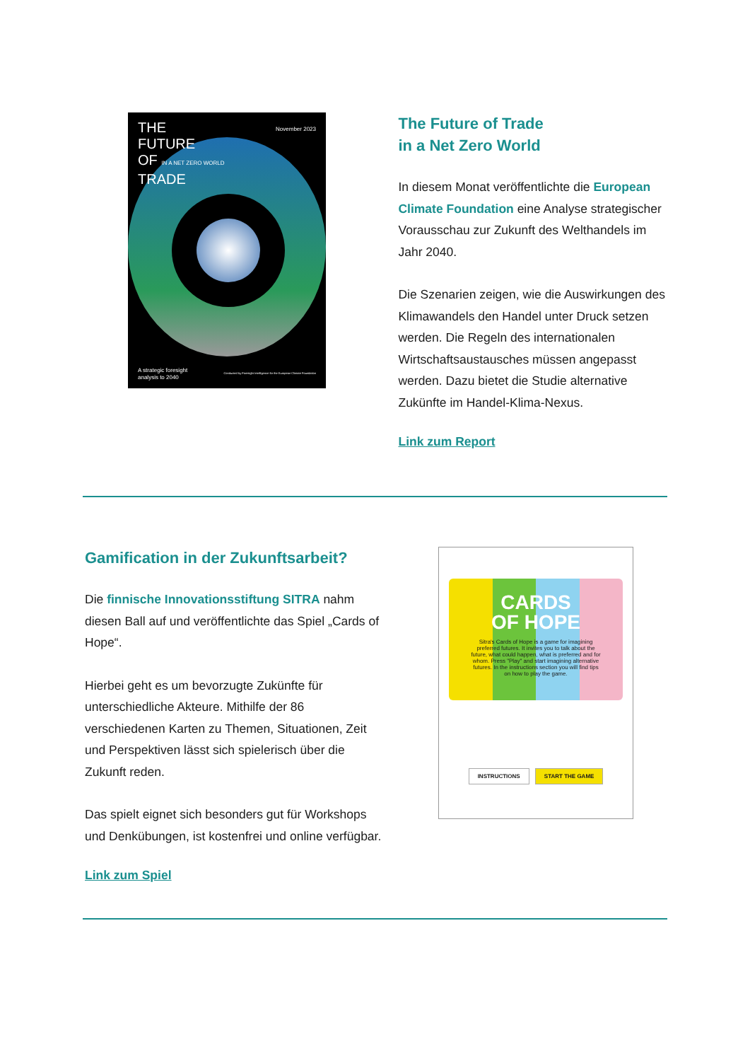THE
FUTURE
OF IN A NET ZERO WORLD
TRADE
November 2023
A strategic foresight
analysis to 2040
Conducted by Foresight Intelligence for the European Climate Foundation
The Future of Trade
in a Net Zero World
In diesem Monat veröffentlichte die European Climate Foundation eine Analyse strategischer Vorausschau zur Zukunft des Welthandels im Jahr 2040.
Die Szenarien zeigen, wie die Auswirkungen des Klimawandels den Handel unter Druck setzen werden. Die Regeln des internationalen Wirtschaftsaustausches müssen angepasst werden. Dazu bietet die Studie alternative Zukünfte im Handel-Klima-Nexus.
Link zum Report
Gamification in der Zukunftsarbeit?
Die finnische Innovationsstiftung SITRA nahm diesen Ball auf und veröffentlichte das Spiel „Cards of Hope“.
Hierbei geht es um bevorzugte Zukünfte für unterschiedliche Akteure. Mithilfe der 86 verschiedenen Karten zu Themen, Situationen, Zeit und Perspektiven lässt sich spielerisch über die Zukunft reden.
Das spielt eignet sich besonders gut für Workshops und Denkübungen, ist kostenfrei und online verfügbar.
Link zum Spiel
CARDS
OF HOPE
Sitra's Cards of Hope is a game for imagining preferred futures. It invites you to talk about the future, what could happen, what is preferred and for whom. Press "Play" and start imagining alternative futures. In the instructions section you will find tips on how to play the game.
INSTRUCTIONS START THE GAME